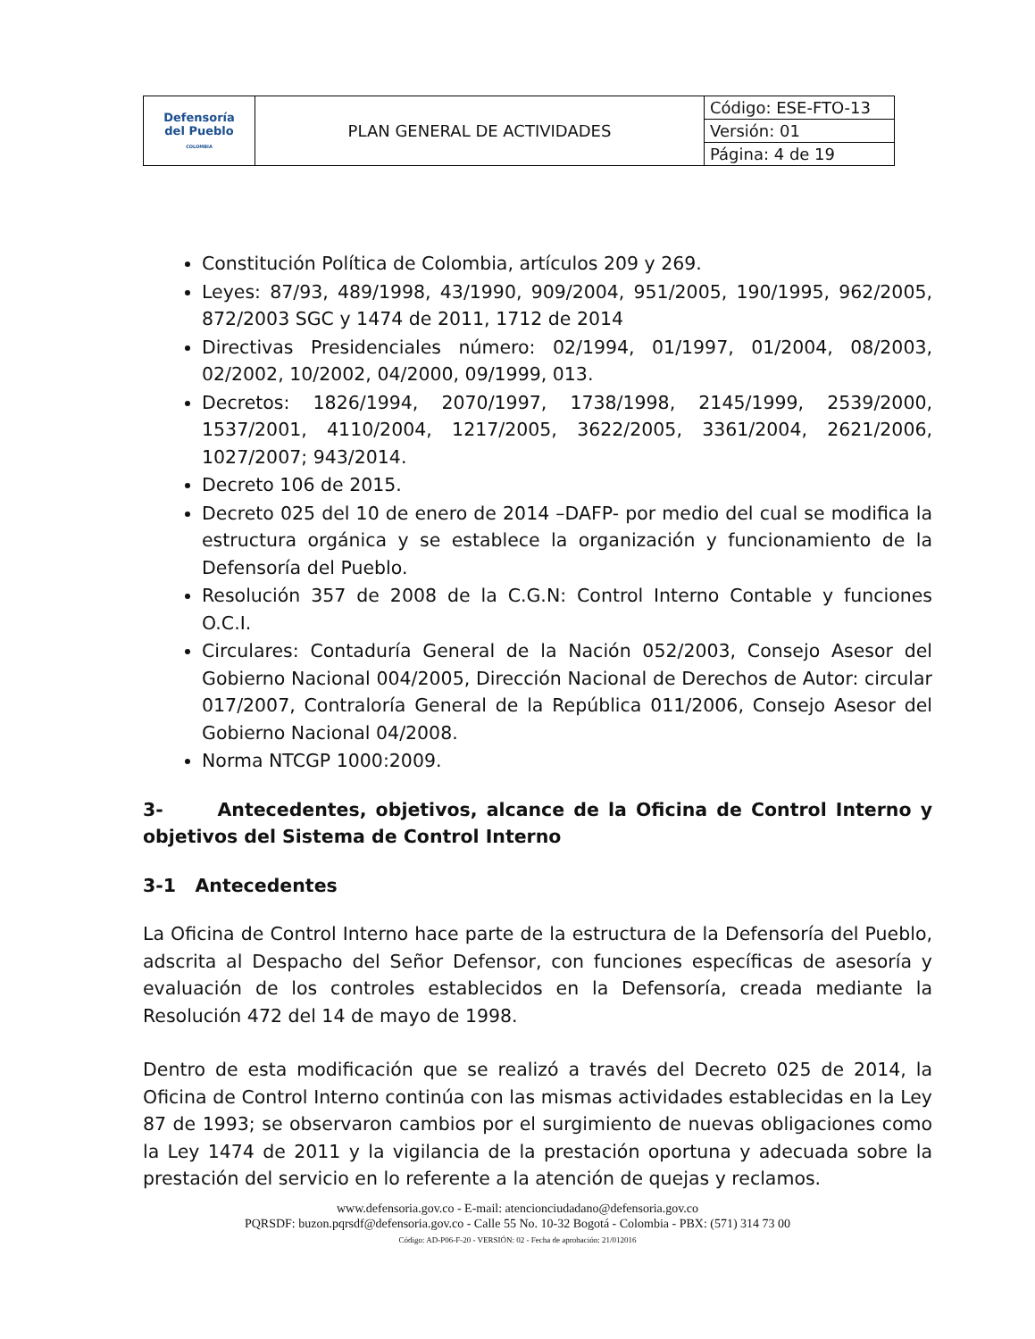| Defensoría del Pueblo COLOMBIA | PLAN GENERAL DE ACTIVIDADES | Código: ESE-FTO-13 |
| | | Versión: 01 |
| | | Página: 4 de 19 |
Constitución Política de Colombia, artículos 209 y 269.
Leyes: 87/93, 489/1998, 43/1990, 909/2004, 951/2005, 190/1995, 962/2005, 872/2003 SGC y 1474 de 2011, 1712 de 2014
Directivas Presidenciales número: 02/1994, 01/1997, 01/2004, 08/2003, 02/2002, 10/2002, 04/2000, 09/1999, 013.
Decretos: 1826/1994, 2070/1997, 1738/1998, 2145/1999, 2539/2000, 1537/2001, 4110/2004, 1217/2005, 3622/2005, 3361/2004, 2621/2006, 1027/2007; 943/2014.
Decreto 106 de 2015.
Decreto 025 del 10 de enero de 2014 –DAFP- por medio del cual se modifica la estructura orgánica y se establece la organización y funcionamiento de la Defensoría del Pueblo.
Resolución 357 de 2008 de la C.G.N: Control Interno Contable y funciones O.C.I.
Circulares: Contaduría General de la Nación 052/2003, Consejo Asesor del Gobierno Nacional 004/2005, Dirección Nacional de Derechos de Autor: circular 017/2007, Contraloría General de la República 011/2006, Consejo Asesor del Gobierno Nacional 04/2008.
Norma NTCGP 1000:2009.
3- Antecedentes, objetivos, alcance de la Oficina de Control Interno y objetivos del Sistema de Control Interno
3-1 Antecedentes
La Oficina de Control Interno hace parte de la estructura de la Defensoría del Pueblo, adscrita al Despacho del Señor Defensor, con funciones específicas de asesoría y evaluación de los controles establecidos en la Defensoría, creada mediante la Resolución 472 del 14 de mayo de 1998.
Dentro de esta modificación que se realizó a través del Decreto 025 de 2014, la Oficina de Control Interno continúa con las mismas actividades establecidas en la Ley 87 de 1993; se observaron cambios por el surgimiento de nuevas obligaciones como la Ley 1474 de 2011 y la vigilancia de la prestación oportuna y adecuada sobre la prestación del servicio en lo referente a la atención de quejas y reclamos.
www.defensoria.gov.co - E-mail: atencionciudadano@defensoria.gov.co
PQRSDF: buzon.pqrsdf@defensoria.gov.co - Calle 55 No. 10-32 Bogotá - Colombia - PBX: (571) 314 73 00
Código: AD-P06-F-20 - VERSIÓN: 02 - Fecha de aprobación: 21/012016